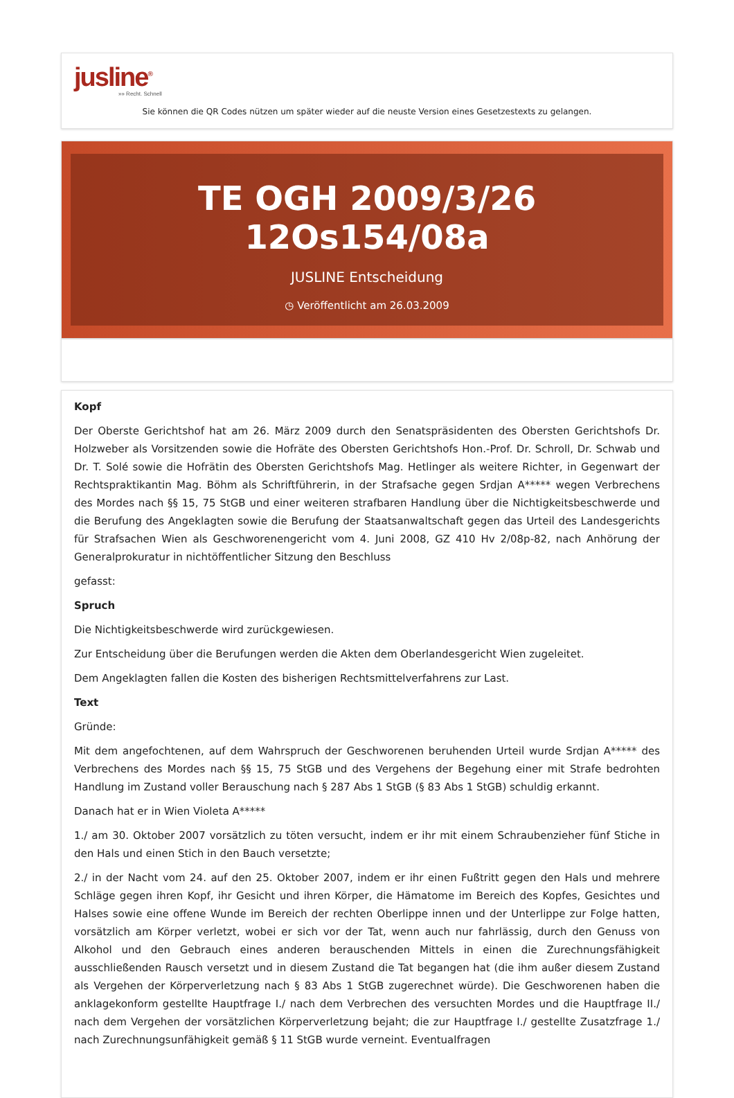jusline<sup>®</sup>
»» Recht. Schnell
Sie können die QR Codes nützen um später wieder auf die neuste Version eines Gesetzestexts zu gelangen.
TE OGH 2009/3/26 12Os154/08a
JUSLINE Entscheidung
◷ Veröffentlicht am 26.03.2009
Kopf
Der Oberste Gerichtshof hat am 26. März 2009 durch den Senatspräsidenten des Obersten Gerichtshofs Dr. Holzweber als Vorsitzenden sowie die Hofräte des Obersten Gerichtshofs Hon.-Prof. Dr. Schroll, Dr. Schwab und Dr. T. Solé sowie die Hofrätin des Obersten Gerichtshofs Mag. Hetlinger als weitere Richter, in Gegenwart der Rechtspraktikantin Mag. Böhm als Schriftführerin, in der Strafsache gegen Srdjan A***** wegen Verbrechens des Mordes nach §§ 15, 75 StGB und einer weiteren strafbaren Handlung über die Nichtigkeitsbeschwerde und die Berufung des Angeklagten sowie die Berufung der Staatsanwaltschaft gegen das Urteil des Landesgerichts für Strafsachen Wien als Geschworenengericht vom 4. Juni 2008, GZ 410 Hv 2/08p-82, nach Anhörung der Generalprokuratur in nichtöffentlicher Sitzung den Beschluss
gefasst:
Spruch
Die Nichtigkeitsbeschwerde wird zurückgewiesen.
Zur Entscheidung über die Berufungen werden die Akten dem Oberlandesgericht Wien zugeleitet.
Dem Angeklagten fallen die Kosten des bisherigen Rechtsmittelverfahrens zur Last.
Text
Gründe:
Mit dem angefochtenen, auf dem Wahrspruch der Geschworenen beruhenden Urteil wurde Srdjan A***** des Verbrechens des Mordes nach §§ 15, 75 StGB und des Vergehens der Begehung einer mit Strafe bedrohten Handlung im Zustand voller Berauschung nach § 287 Abs 1 StGB (§ 83 Abs 1 StGB) schuldig erkannt.
Danach hat er in Wien Violeta A*****
1./ am 30. Oktober 2007 vorsätzlich zu töten versucht, indem er ihr mit einem Schraubenzieher fünf Stiche in den Hals und einen Stich in den Bauch versetzte;
2./ in der Nacht vom 24. auf den 25. Oktober 2007, indem er ihr einen Fußtritt gegen den Hals und mehrere Schläge gegen ihren Kopf, ihr Gesicht und ihren Körper, die Hämatome im Bereich des Kopfes, Gesichtes und Halses sowie eine offene Wunde im Bereich der rechten Oberlippe innen und der Unterlippe zur Folge hatten, vorsätzlich am Körper verletzt, wobei er sich vor der Tat, wenn auch nur fahrlässig, durch den Genuss von Alkohol und den Gebrauch eines anderen berauschenden Mittels in einen die Zurechnungsfähigkeit ausschließenden Rausch versetzt und in diesem Zustand die Tat begangen hat (die ihm außer diesem Zustand als Vergehen der Körperverletzung nach § 83 Abs 1 StGB zugerechnet würde). Die Geschworenen haben die anklagekonform gestellte Hauptfrage I./ nach dem Verbrechen des versuchten Mordes und die Hauptfrage II./ nach dem Vergehen der vorsätzlichen Körperverletzung bejaht; die zur Hauptfrage I./ gestellte Zusatzfrage 1./ nach Zurechnungsunfähigkeit gemäß § 11 StGB wurde verneint. Eventualfragen